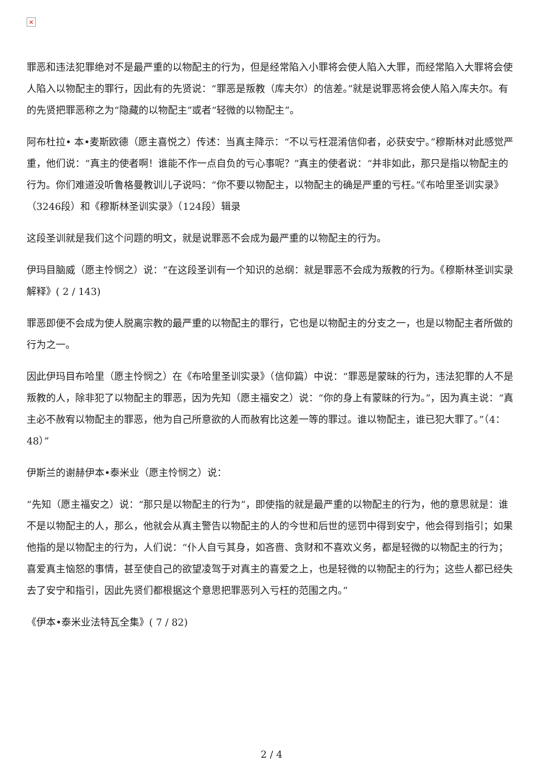×
罪恶和违法犯罪绝对不是最严重的以物配主的行为，但是经常陷入小罪将会使人陷入大罪，而经常陷入大罪将会使人陷入以物配主的罪行，因此有的先贤说：“罪恶是叛教（库夫尔）的信差。”就是说罪恶将会使人陷入库夫尔。有的先贤把罪恶称之为“隐藏的以物配主”或者“轻微的以物配主”。
阿布杜拉• 本•麦斯欧德（愿主喜悦之）传述：当真主降示：“不以亏枉混淆信仰者，必获安宁。”穆斯林对此感觉严重，他们说：“真主的使者啊！谁能不作一点自负的亏心事呢？”真主的使者说：“并非如此，那只是指以物配主的行为。你们难道没听鲁格曼教训儿子说吗：“你不要以物配主，以物配主的确是严重的亏枉。”《布哈里圣训实录》（3246段）和《穆斯林圣训实录》（124段）辑录
这段圣训就是我们这个问题的明文，就是说罪恶不会成为最严重的以物配主的行为。
伊玛目脑威（愿主怜悯之）说：“在这段圣训有一个知识的总纲：就是罪恶不会成为叛教的行为。《穆斯林圣训实录解释》( 2 / 143)
罪恶即便不会成为使人脱离宗教的最严重的以物配主的罪行，它也是以物配主的分支之一，也是以物配主者所做的行为之一。
因此伊玛目布哈里（愿主怜悯之）在《布哈里圣训实录》（信仰篇）中说：“罪恶是蒙昧的行为，违法犯罪的人不是叛教的人，除非犯了以物配主的罪恶，因为先知（愿主福安之）说：“你的身上有蒙昧的行为。”，因为真主说：“真主必不赦宥以物配主的罪恶，他为自己所意欲的人而赦宥比这差一等的罪过。谁以物配主，谁已犯大罪了。”（4：48）”
伊斯兰的谢赫伊本•泰米业（愿主怜悯之）说：
“先知（愿主福安之）说：“那只是以物配主的行为”，即使指的就是最严重的以物配主的行为，他的意思就是：谁不是以物配主的人，那么，他就会从真主警告以物配主的人的今世和后世的惩罚中得到安宁，他会得到指引；如果他指的是以物配主的行为，人们说：“仆人自亏其身，如吝啬、贪财和不喜欢义务，都是轻微的以物配主的行为；喜爱真主恼怒的事情，甚至使自己的欲望凌驾于对真主的喜爱之上，也是轻微的以物配主的行为；这些人都已经失去了安宁和指引，因此先贤们都根据这个意思把罪恶列入亏枉的范围之内。”
《伊本•泰米业法特瓦全集》( 7 / 82)
2 / 4